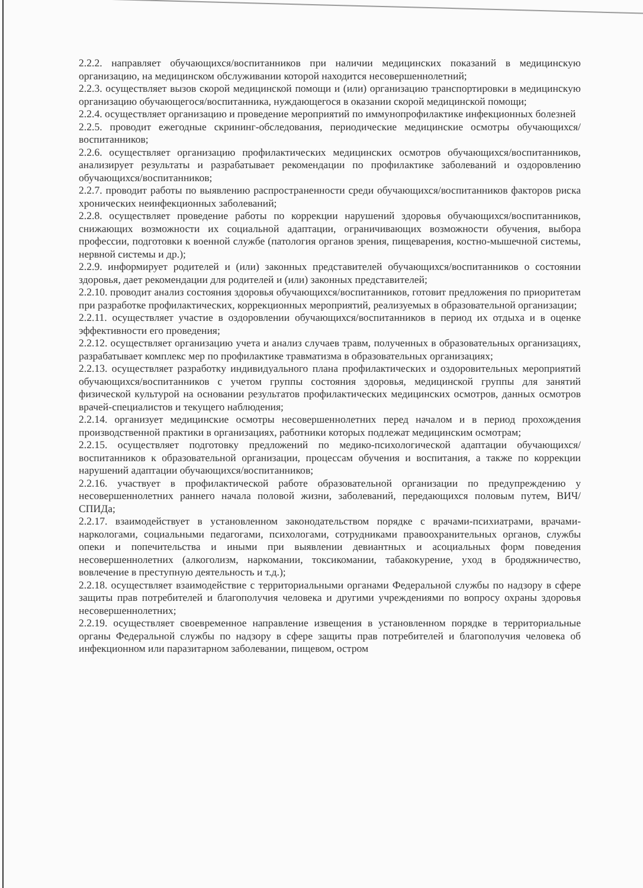2.2.2. направляет обучающихся/воспитанников при наличии медицинских показаний в медицинскую организацию, на медицинском обслуживании которой находится несовершеннолетний;
2.2.3. осуществляет вызов скорой медицинской помощи и (или) организацию транспортировки в медицинскую организацию обучающегося/воспитанника, нуждающегося в оказании скорой медицинской помощи;
2.2.4. осуществляет организацию и проведение мероприятий по иммунопрофилактике инфекционных болезней
2.2.5. проводит ежегодные скрининг-обследования, периодические медицинские осмотры обучающихся/воспитанников;
2.2.6. осуществляет организацию профилактических медицинских осмотров обучающихся/воспитанников, анализирует результаты и разрабатывает рекомендации по профилактике заболеваний и оздоровлению обучающихся/воспитанников;
2.2.7. проводит работы по выявлению распространенности среди обучающихся/воспитанников факторов риска хронических неинфекционных заболеваний;
2.2.8. осуществляет проведение работы по коррекции нарушений здоровья обучающихся/воспитанников, снижающих возможности их социальной адаптации, ограничивающих возможности обучения, выбора профессии, подготовки к военной службе (патология органов зрения, пищеварения, костно-мышечной системы, нервной системы и др.);
2.2.9. информирует родителей и (или) законных представителей обучающихся/воспитанников о состоянии здоровья, дает рекомендации для родителей и (или) законных представителей;
2.2.10. проводит анализ состояния здоровья обучающихся/воспитанников, готовит предложения по приоритетам при разработке профилактических, коррекционных мероприятий, реализуемых в образовательной организации;
2.2.11. осуществляет участие в оздоровлении обучающихся/воспитанников в период их отдыха и в оценке эффективности его проведения;
2.2.12. осуществляет организацию учета и анализ случаев травм, полученных в образовательных организациях, разрабатывает комплекс мер по профилактике травматизма в образовательных организациях;
2.2.13. осуществляет разработку индивидуального плана профилактических и оздоровительных мероприятий обучающихся/воспитанников с учетом группы состояния здоровья, медицинской группы для занятий физической культурой на основании результатов профилактических медицинских осмотров, данных осмотров врачей-специалистов и текущего наблюдения;
2.2.14. организует медицинские осмотры несовершеннолетних перед началом и в период прохождения производственной практики в организациях, работники которых подлежат медицинским осмотрам;
2.2.15. осуществляет подготовку предложений по медико-психологической адаптации обучающихся/воспитанников к образовательной организации, процессам обучения и воспитания, а также по коррекции нарушений адаптации обучающихся/воспитанников;
2.2.16. участвует в профилактической работе образовательной организации по предупреждению у несовершеннолетних раннего начала половой жизни, заболеваний, передающихся половым путем, ВИЧ/СПИДа;
2.2.17. взаимодействует в установленном законодательством порядке с врачами-психиатрами, врачами-наркологами, социальными педагогами, психологами, сотрудниками правоохранительных органов, службы опеки и попечительства и иными при выявлении девиантных и асоциальных форм поведения несовершеннолетних (алкоголизм, наркомании, токсикомании, табакокурение, уход в бродяжничество, вовлечение в преступную деятельность и т.д.);
2.2.18. осуществляет взаимодействие с территориальными органами Федеральной службы по надзору в сфере защиты прав потребителей и благополучия человека и другими учреждениями по вопросу охраны здоровья несовершеннолетних;
2.2.19. осуществляет своевременное направление извещения в установленном порядке в территориальные органы Федеральной службы по надзору в сфере защиты прав потребителей и благополучия человека об инфекционном или паразитарном заболевании, пищевом, остром